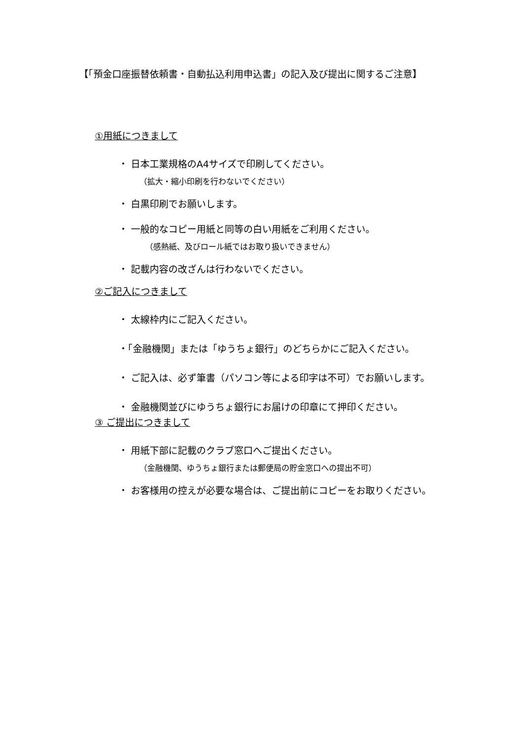【「預金口座振替依頼書・自動払込利用申込書」の記入及び提出に関するご注意】
①用紙につきまして
・ 日本工業規格のA4サイズで印刷してください。
（拡大・縮小印刷を行わないでください）
・ 白黒印刷でお願いします。
・ 一般的なコピー用紙と同等の白い用紙をご利用ください。
（感熱紙、及びロール紙ではお取り扱いできません）
・ 記載内容の改ざんは行わないでください。
②ご記入につきまして
・ 太線枠内にご記入ください。
・「金融機関」または「ゆうちょ銀行」のどちらかにご記入ください。
・ ご記入は、必ず筆書（パソコン等による印字は不可）でお願いします。
・ 金融機関並びにゆうちょ銀行にお届けの印章にて押印ください。
③ ご提出につきまして
・ 用紙下部に記載のクラブ窓口へご提出ください。
（金融機関、ゆうちょ銀行または郵便局の貯金窓口への提出不可）
・ お客様用の控えが必要な場合は、ご提出前にコピーをお取りください。